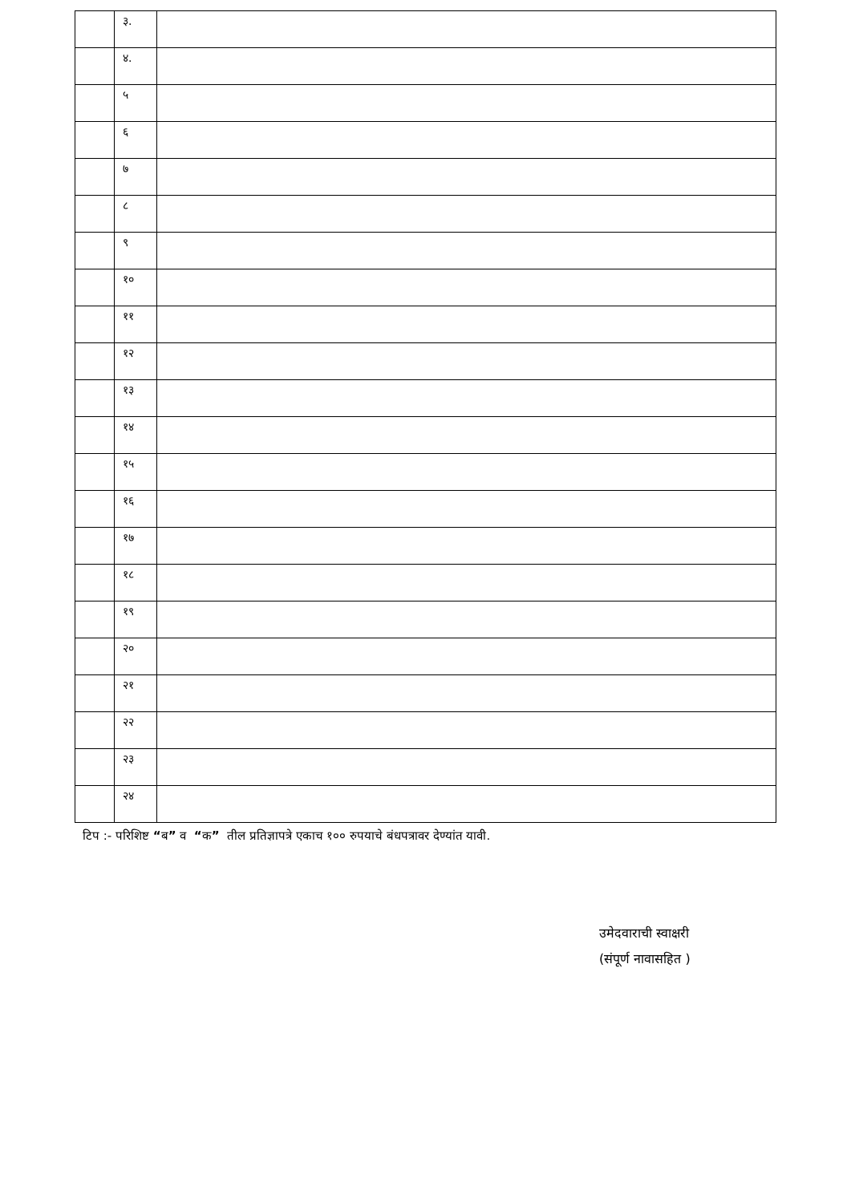| | ३. | |
| | ४. | |
| | ५ | |
| | ६ | |
| | ७ | |
| | ८ | |
| | ९ | |
| | १० | |
| | ११ | |
| | १२ | |
| | १३ | |
| | १४ | |
| | १५ | |
| | १६ | |
| | १७ | |
| | १८ | |
| | १९ | |
| | २० | |
| | २१ | |
| | २२ | |
| | २३ | |
| | २४ | |
टिप :- परिशिष्ट “ब” व “क” तील प्रतिज्ञापत्रे एकाच १०० रुपयाचे बंधपत्रावर देण्यांत यावी.
उमेदवाराची स्वाक्षरी
(संपूर्ण नावासहित )